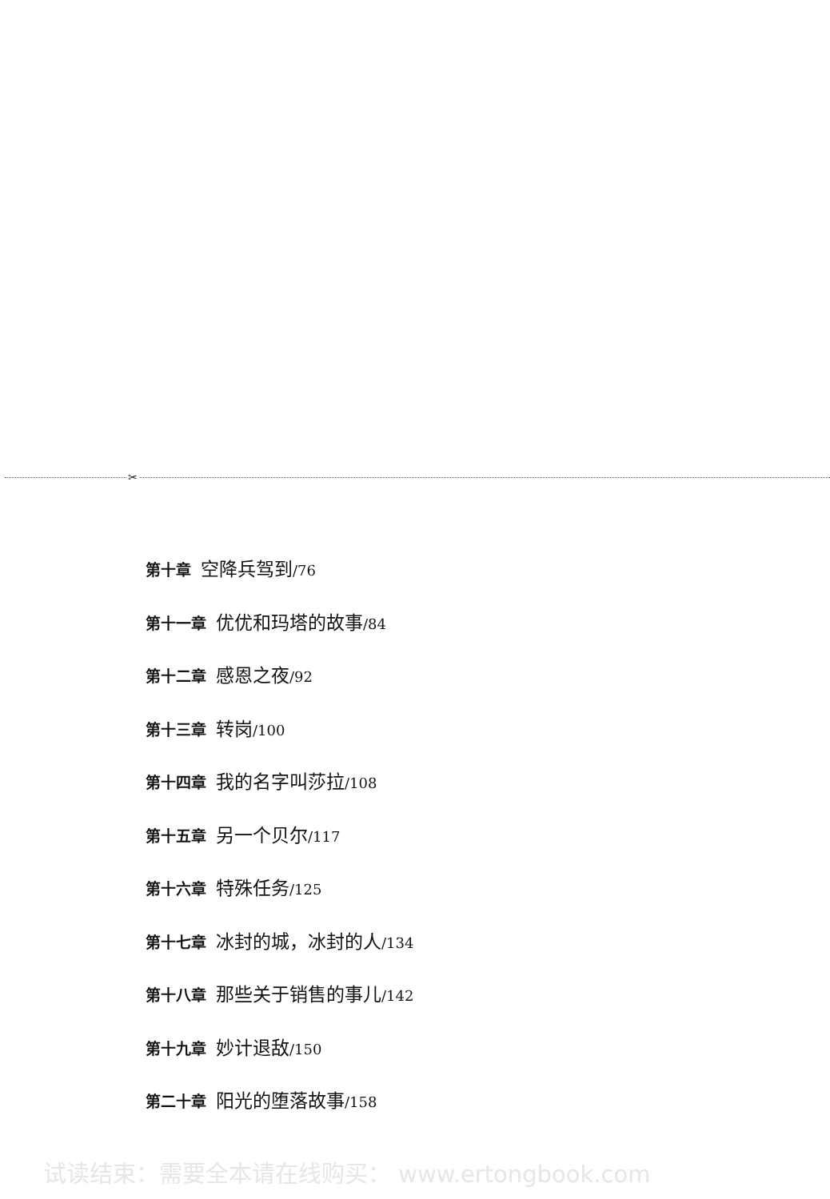✂
第十章 空降兵驾到/76
第十一章 优优和玛塔的故事/84
第十二章 感恩之夜/92
第十三章 转岗/100
第十四章 我的名字叫莎拉/108
第十五章 另一个贝尔/117
第十六章 特殊任务/125
第十七章 冰封的城，冰封的人/134
第十八章 那些关于销售的事儿/142
第十九章 妙计退敌/150
第二十章 阳光的堕落故事/158
试读结束：需要全本请在线购买： www.ertongbook.com